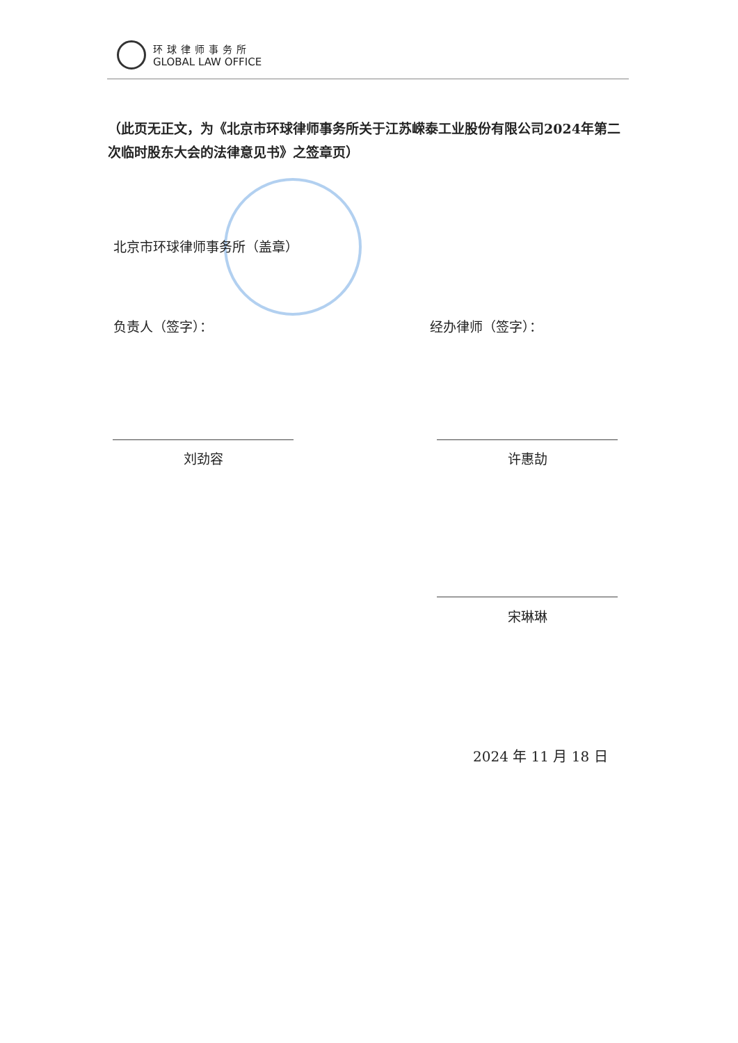环球律师事务所
GLOBAL LAW OFFICE
（此页无正文，为《北京市环球律师事务所关于江苏嵘泰工业股份有限公司2024年第二次临时股东大会的法律意见书》之签章页）
北京市环球律师事务所（盖章）
负责人（签字）： 经办律师（签字）：
刘劲容 许惠劼
宋琳琳
2024 年 11 月 18 日